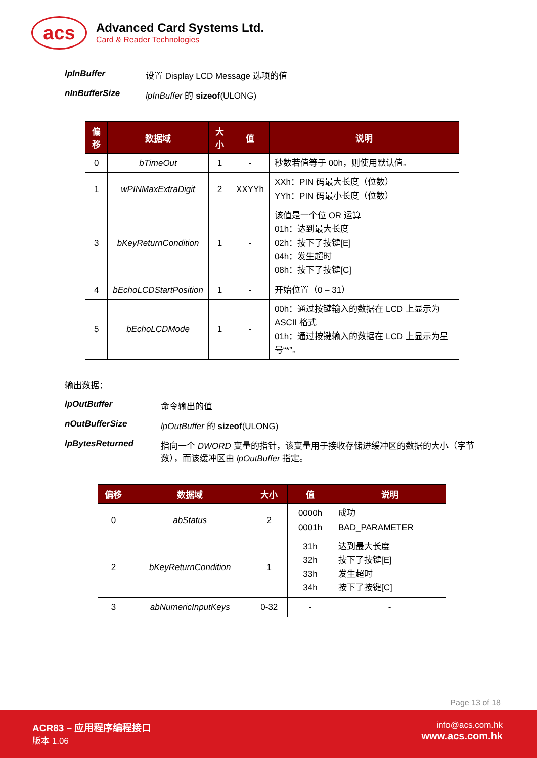acs
Advanced Card Systems Ltd.
Card & Reader Technologies
lpInBuffer 设置 Display LCD Message 选项的值
nInBufferSize lpInBuffer 的 sizeof(ULONG)
| 偏移 | 数据域 | 大小 | 值 | 说明 |
| --- | --- | --- | --- | --- |
| 0 | bTimeOut | 1 | - | 秒数若值等于 00h，则使用默认值。 |
| 1 | wPINMaxExtraDigit | 2 | XXYYh | XXh：PIN 码最大长度（位数） YYh：PIN 码最小长度（位数） |
| 3 | bKeyReturnCondition | 1 | - | 该值是一个位 OR 运算 01h：达到最大长度 02h：按下了按键[E] 04h：发生超时 08h：按下了按键[C] |
| 4 | bEchoLCDStartPosition | 1 | - | 开始位置（0 – 31） |
| 5 | bEchoLCDMode | 1 | - | 00h：通过按键输入的数据在 LCD 上显示为 ASCII 格式 01h：通过按键输入的数据在 LCD 上显示为星号“*”。 |
输出数据：
lpOutBuffer 命令输出的值
nOutBufferSize lpOutBuffer 的 sizeof(ULONG)
lpBytesReturned 指向一个 DWORD 变量的指针，该变量用于接收存储进缓冲区的数据的大小（字节数），而该缓冲区由 lpOutBuffer 指定。
| 偏移 | 数据域 | 大小 | 值 | 说明 |
| --- | --- | --- | --- | --- |
| 0 | abStatus | 2 | 0000h 0001h | 成功 BAD_PARAMETER |
| 2 | bKeyReturnCondition | 1 | 31h 32h 33h 34h | 达到最大长度 按下了按键[E] 发生超时 按下了按键[C] |
| 3 | abNumericInputKeys | 0-32 | - | - |
Page 13 of 18
ACR83 – 应用程序编程接口
版本 1.06
info@acs.com.hk
www.acs.com.hk